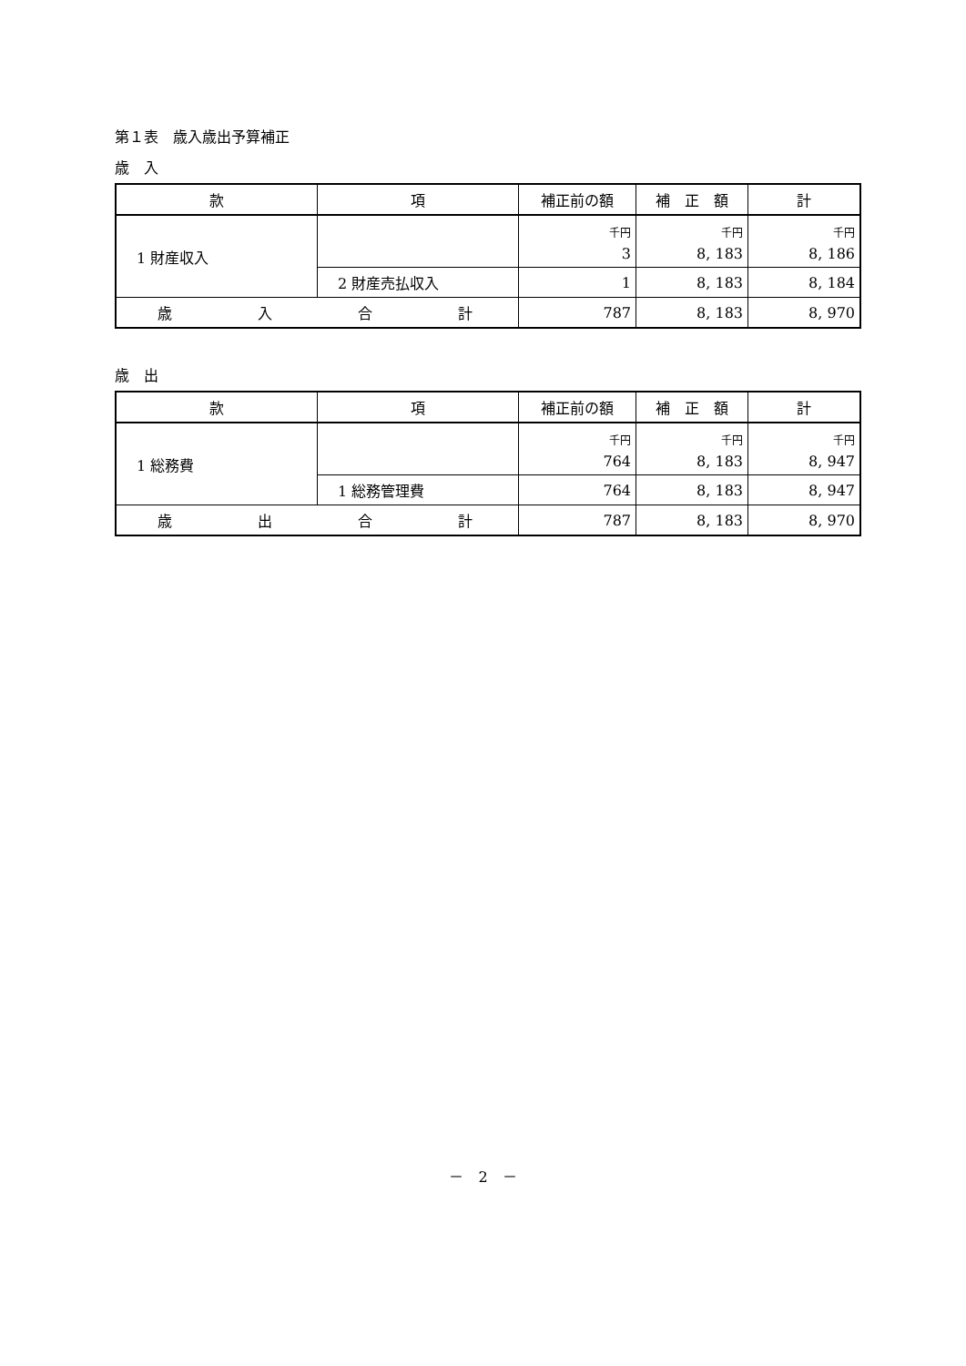第１表　歳入歳出予算補正
歳　入
| 款 | 項 | 補正前の額 | 補 正 額 | 計 |
| --- | --- | --- | --- | --- |
| 1 財産収入 | | 千円 | 千円 | 千円 |
| | | 3 | 8, 183 | 8, 186 |
| | 2 財産売払収入 | 1 | 8, 183 | 8, 184 |
| 歳 入 合 計 | | 787 | 8, 183 | 8, 970 |
歳　出
| 款 | 項 | 補正前の額 | 補 正 額 | 計 |
| --- | --- | --- | --- | --- |
| 1 総務費 | | 千円 | 千円 | 千円 |
| | | 764 | 8, 183 | 8, 947 |
| | 1 総務管理費 | 764 | 8, 183 | 8, 947 |
| 歳 出 合 計 | | 787 | 8, 183 | 8, 970 |
－　2　－